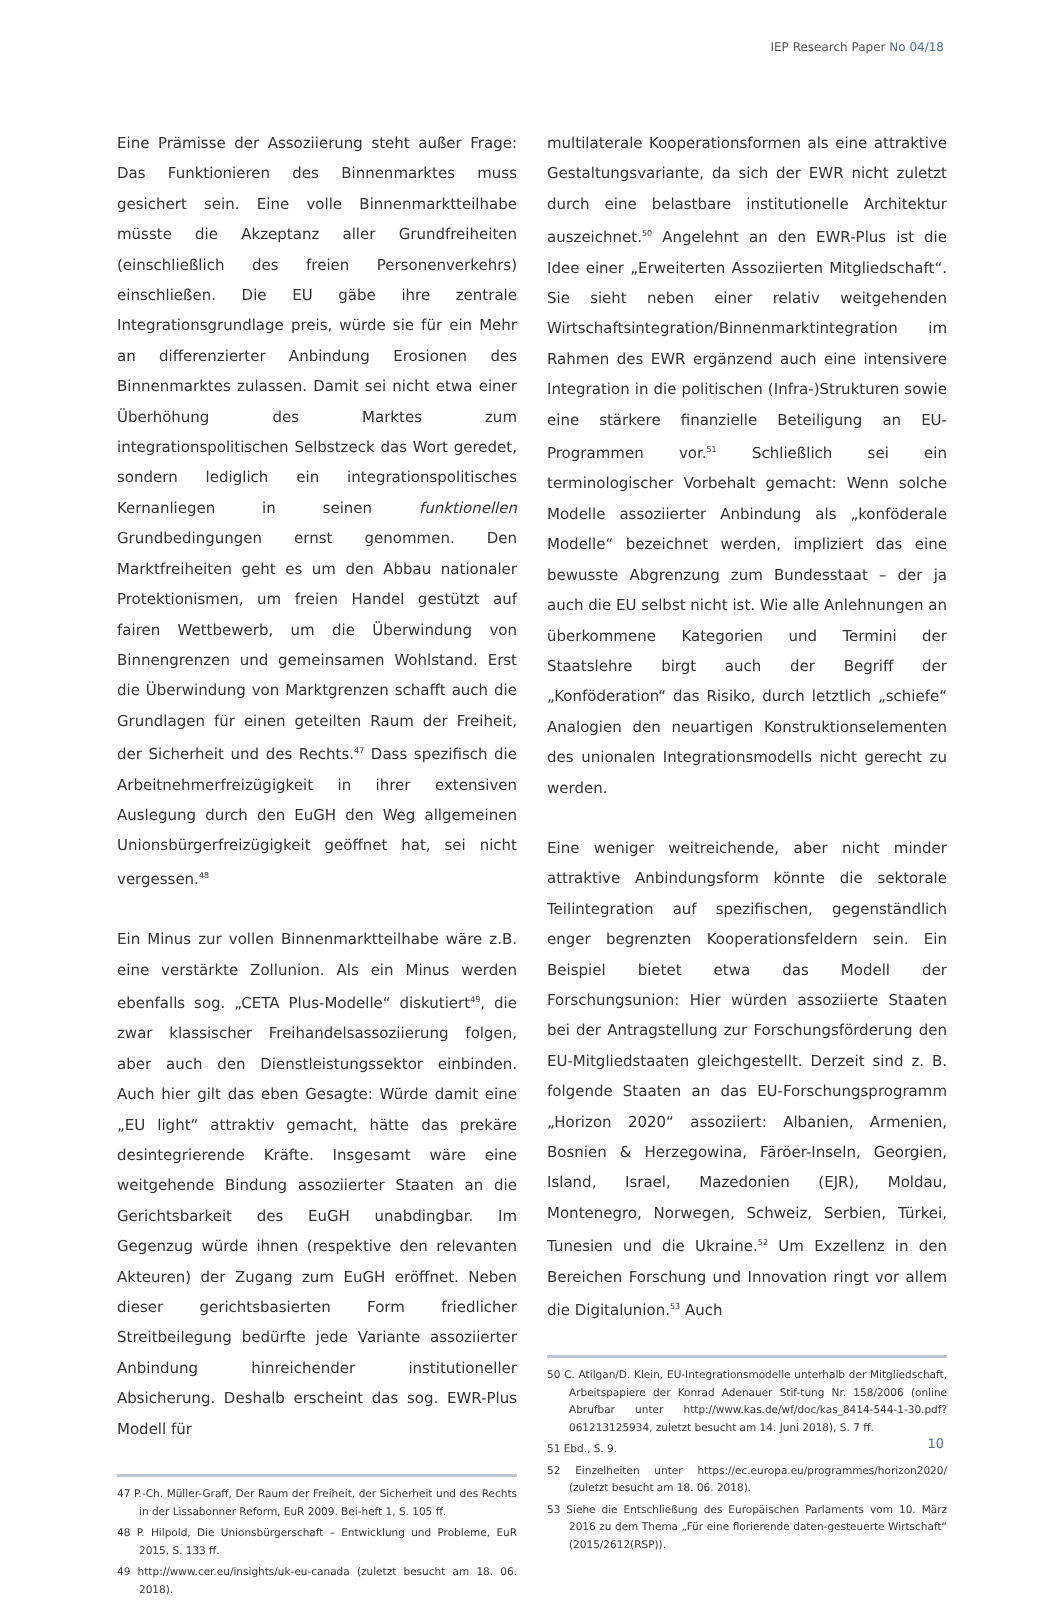IEP Research Paper No 04/18
Eine Prämisse der Assoziierung steht außer Frage: Das Funktionieren des Binnenmarktes muss gesichert sein. Eine volle Binnenmarktteilhabe müsste die Akzeptanz aller Grundfreiheiten (einschließlich des freien Personenverkehrs) einschließen. Die EU gäbe ihre zentrale Integrationsgrundlage preis, würde sie für ein Mehr an differenzierter Anbindung Erosionen des Binnenmarktes zulassen. Damit sei nicht etwa einer Überhöhung des Marktes zum integrationspolitischen Selbstzeck das Wort geredet, sondern lediglich ein integrationspolitisches Kernanliegen in seinen funktionellen Grundbedingungen ernst genommen. Den Marktfreiheiten geht es um den Abbau nationaler Protektionismen, um freien Handel gestützt auf fairen Wettbewerb, um die Überwindung von Binnengrenzen und gemeinsamen Wohlstand. Erst die Überwindung von Marktgrenzen schafft auch die Grundlagen für einen geteilten Raum der Freiheit, der Sicherheit und des Rechts.<sup>47</sup> Dass spezifisch die Arbeitnehmerfreizügigkeit in ihrer extensiven Auslegung durch den EuGH den Weg allgemeinen Unionsbürgerfreizügigkeit geöffnet hat, sei nicht vergessen.<sup>48</sup>
Ein Minus zur vollen Binnenmarktteilhabe wäre z.B. eine verstärkte Zollunion. Als ein Minus werden ebenfalls sog. „CETA Plus-Modelle“ diskutiert<sup>49</sup>, die zwar klassischer Freihandelsassoziierung folgen, aber auch den Dienstleistungssektor einbinden. Auch hier gilt das eben Gesagte: Würde damit eine „EU light“ attraktiv gemacht, hätte das prekäre desintegrierende Kräfte. Insgesamt wäre eine weitgehende Bindung assoziierter Staaten an die Gerichtsbarkeit des EuGH unabdingbar. Im Gegenzug würde ihnen (respektive den relevanten Akteuren) der Zugang zum EuGH eröffnet. Neben dieser gerichtsbasierten Form friedlicher Streitbeilegung bedürfte jede Variante assoziierter Anbindung hinreichender institutioneller Absicherung. Deshalb erscheint das sog. EWR-Plus Modell für
47 P.-Ch. Müller-Graff, Der Raum der Freiheit, der Sicherheit und des Rechts in der Lissabonner Reform, EuR 2009. Bei-heft 1, S. 105 ff.
48 P. Hilpold, Die Unionsbürgerschaft – Entwicklung und Probleme, EuR 2015, S. 133 ff.
49 http://www.cer.eu/insights/uk-eu-canada (zuletzt besucht am 18. 06. 2018).
multilaterale Kooperationsformen als eine attraktive Gestaltungsvariante, da sich der EWR nicht zuletzt durch eine belastbare institutionelle Architektur auszeichnet.<sup>50</sup> Angelehnt an den EWR-Plus ist die Idee einer „Erweiterten Assoziierten Mitgliedschaft“. Sie sieht neben einer relativ weitgehenden Wirtschaftsintegration/Binnenmarktintegration im Rahmen des EWR ergänzend auch eine intensivere Integration in die politischen (Infra-)Strukturen sowie eine stärkere finanzielle Beteiligung an EU-Programmen vor.<sup>51</sup> Schließlich sei ein terminologischer Vorbehalt gemacht: Wenn solche Modelle assoziierter Anbindung als „konföderale Modelle“ bezeichnet werden, impliziert das eine bewusste Abgrenzung zum Bundesstaat – der ja auch die EU selbst nicht ist. Wie alle Anlehnungen an überkommene Kategorien und Termini der Staatslehre birgt auch der Begriff der „Konföderation“ das Risiko, durch letztlich „schiefe“ Analogien den neuartigen Konstruktionselementen des unionalen Integrationsmodells nicht gerecht zu werden.
Eine weniger weitreichende, aber nicht minder attraktive Anbindungsform könnte die sektorale Teilintegration auf spezifischen, gegenständlich enger begrenzten Kooperationsfeldern sein. Ein Beispiel bietet etwa das Modell der Forschungsunion: Hier würden assoziierte Staaten bei der Antragstellung zur Forschungsförderung den EU-Mitgliedstaaten gleichgestellt. Derzeit sind z. B. folgende Staaten an das EU-Forschungsprogramm „Horizon 2020“ assoziiert: Albanien, Armenien, Bosnien & Herzegowina, Färöer-Inseln, Georgien, Island, Israel, Mazedonien (EJR), Moldau, Montenegro, Norwegen, Schweiz, Serbien, Türkei, Tunesien und die Ukraine.<sup>52</sup> Um Exzellenz in den Bereichen Forschung und Innovation ringt vor allem die Digitalunion.<sup>53</sup> Auch
50 C. Atilgan/D. Klein, EU-Integrationsmodelle unterhalb der Mitgliedschaft, Arbeitspapiere der Konrad Adenauer Stif-tung Nr. 158/2006 (online Abrufbar unter http://www.kas.de/wf/doc/kas_8414-544-1-30.pdf?061213125934, zuletzt besucht am 14. Juni 2018), S. 7 ff.
51 Ebd., S. 9.
52 Einzelheiten unter https://ec.europa.eu/programmes/horizon2020/ (zuletzt besucht am 18. 06. 2018).
53 Siehe die Entschließung des Europäischen Parlaments vom 10. März 2016 zu dem Thema „Für eine florierende daten-gesteuerte Wirtschaft“ (2015/2612(RSP)).
10